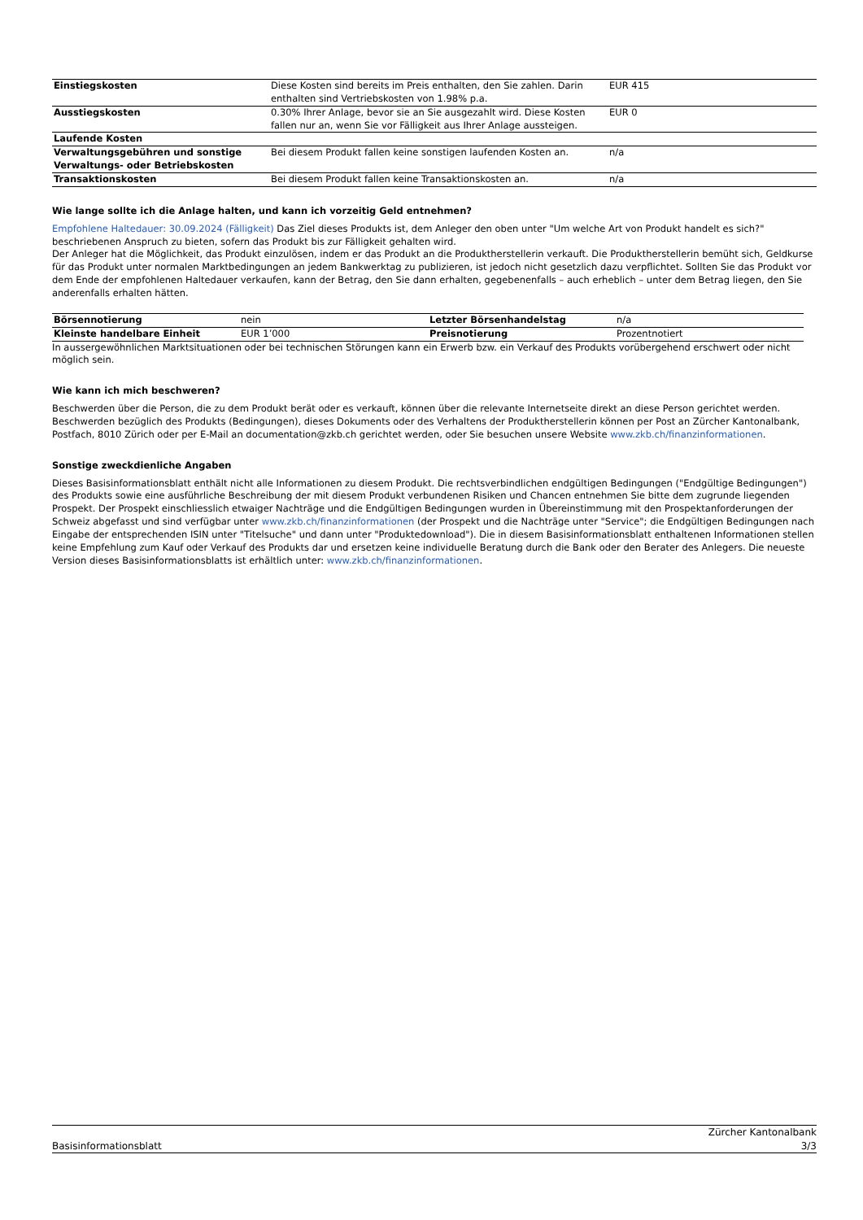| Einstiegskosten | Diese Kosten sind bereits im Preis enthalten, den Sie zahlen. Darin enthalten sind Vertriebskosten von 1.98% p.a. | EUR 415 |
| Ausstiegskosten | 0.30% Ihrer Anlage, bevor sie an Sie ausgezahlt wird. Diese Kosten fallen nur an, wenn Sie vor Fälligkeit aus Ihrer Anlage aussteigen. | EUR 0 |
| Laufende Kosten | | |
| Verwaltungsgebühren und sonstige Verwaltungs- oder Betriebskosten | Bei diesem Produkt fallen keine sonstigen laufenden Kosten an. | n/a |
| Transaktionskosten | Bei diesem Produkt fallen keine Transaktionskosten an. | n/a |
Wie lange sollte ich die Anlage halten, und kann ich vorzeitig Geld entnehmen?
Empfohlene Haltedauer: 30.09.2024 (Fälligkeit) Das Ziel dieses Produkts ist, dem Anleger den oben unter "Um welche Art von Produkt handelt es sich?" beschriebenen Anspruch zu bieten, sofern das Produkt bis zur Fälligkeit gehalten wird.
Der Anleger hat die Möglichkeit, das Produkt einzulösen, indem er das Produkt an die Produktherstellerin verkauft. Die Produktherstellerin bemüht sich, Geldkurse für das Produkt unter normalen Marktbedingungen an jedem Bankwerktag zu publizieren, ist jedoch nicht gesetzlich dazu verpflichtet. Sollten Sie das Produkt vor dem Ende der empfohlenen Haltedauer verkaufen, kann der Betrag, den Sie dann erhalten, gegebenenfalls – auch erheblich – unter dem Betrag liegen, den Sie anderenfalls erhalten hätten.
| Börsennotierung | nein | Letzter Börsenhandelstag | n/a |
| Kleinste handelbare Einheit | EUR 1’000 | Preisnotierung | Prozentnotiert |
In aussergewöhnlichen Marktsituationen oder bei technischen Störungen kann ein Erwerb bzw. ein Verkauf des Produkts vorübergehend erschwert oder nicht möglich sein.
Wie kann ich mich beschweren?
Beschwerden über die Person, die zu dem Produkt berät oder es verkauft, können über die relevante Internetseite direkt an diese Person gerichtet werden. Beschwerden bezüglich des Produkts (Bedingungen), dieses Dokuments oder des Verhaltens der Produktherstellerin können per Post an Zürcher Kantonalbank, Postfach, 8010 Zürich oder per E-Mail an documentation@zkb.ch gerichtet werden, oder Sie besuchen unsere Website www.zkb.ch/finanzinformationen.
Sonstige zweckdienliche Angaben
Dieses Basisinformationsblatt enthält nicht alle Informationen zu diesem Produkt. Die rechtsverbindlichen endgültigen Bedingungen ("Endgültige Bedingungen") des Produkts sowie eine ausführliche Beschreibung der mit diesem Produkt verbundenen Risiken und Chancen entnehmen Sie bitte dem zugrunde liegenden Prospekt. Der Prospekt einschliesslich etwaiger Nachträge und die Endgültigen Bedingungen wurden in Übereinstimmung mit den Prospektanforderungen der Schweiz abgefasst und sind verfügbar unter www.zkb.ch/finanzinformationen (der Prospekt und die Nachträge unter "Service"; die Endgültigen Bedingungen nach Eingabe der entsprechenden ISIN unter "Titelsuche" und dann unter "Produktedownload"). Die in diesem Basisinformationsblatt enthaltenen Informationen stellen keine Empfehlung zum Kauf oder Verkauf des Produkts dar und ersetzen keine individuelle Beratung durch die Bank oder den Berater des Anlegers. Die neueste Version dieses Basisinformationsblatts ist erhältlich unter: www.zkb.ch/finanzinformationen.
Basisinformationsblatt Zürcher Kantonalbank
3/3